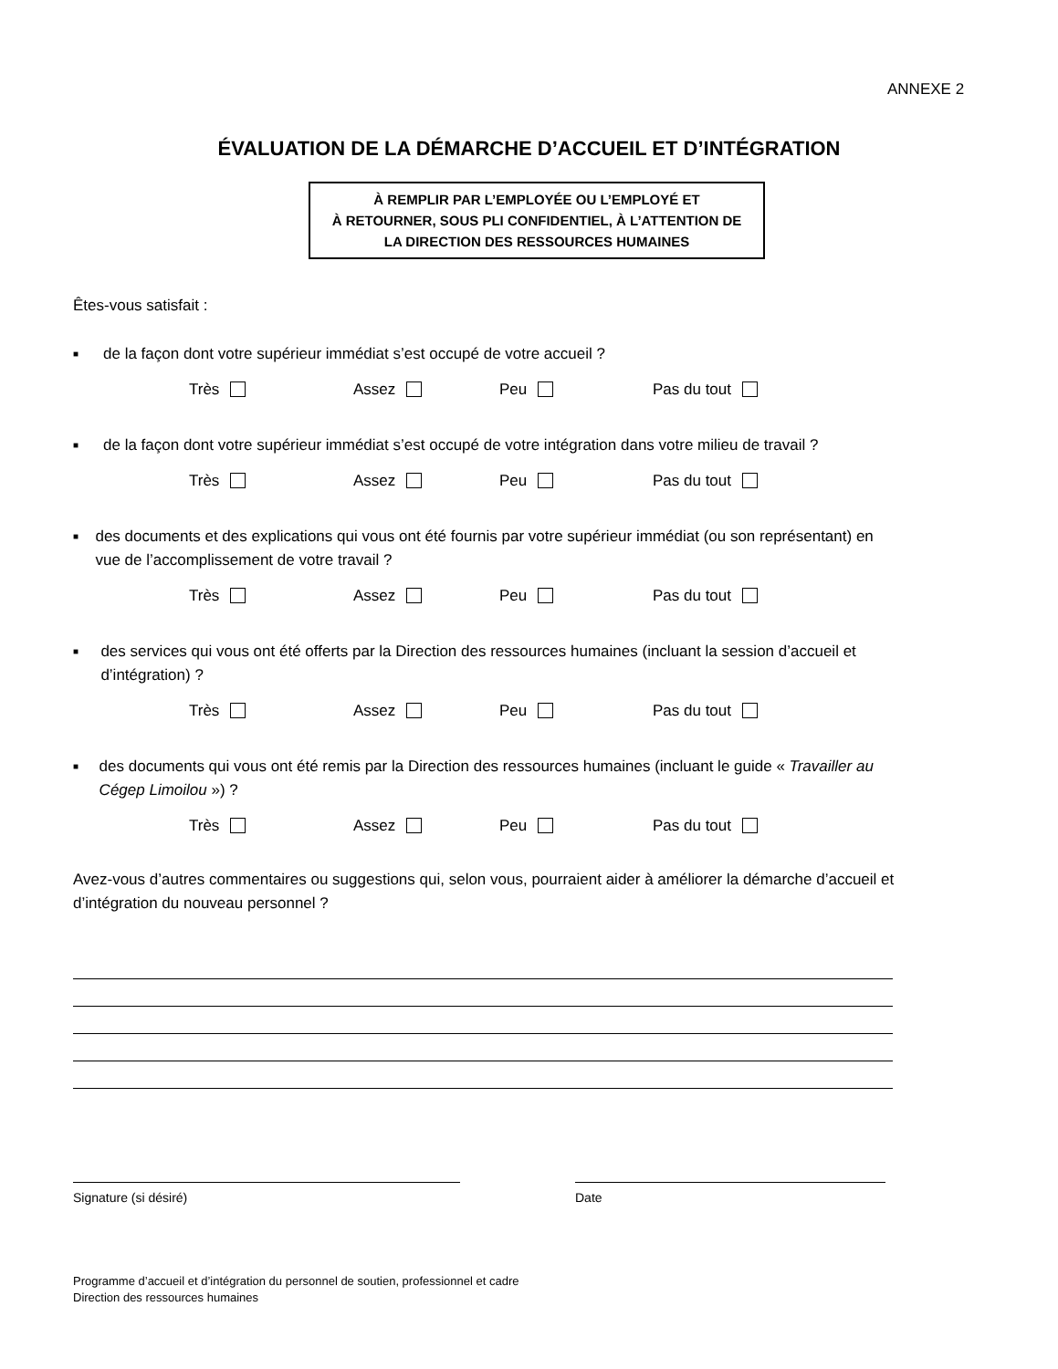ANNEXE 2
ÉVALUATION DE LA DÉMARCHE D’ACCUEIL ET D’INTÉGRATION
À REMPLIR PAR L’EMPLOYÉE OU L’EMPLOYÉ ET
À RETOURNER, SOUS PLI CONFIDENTIEL, À L’ATTENTION DE
LA DIRECTION DES RESSOURCES HUMAINES
Êtes-vous satisfait :
■ de la façon dont votre supérieur immédiat s’est occupé de votre accueil ?
Très Assez Peu Pas du tout
■ de la façon dont votre supérieur immédiat s’est occupé de votre intégration dans votre milieu de travail ?
Très Assez Peu Pas du tout
■ des documents et des explications qui vous ont été fournis par votre supérieur immédiat (ou son représentant) en vue de l’accomplissement de votre travail ?
Très Assez Peu Pas du tout
■ des services qui vous ont été offerts par la Direction des ressources humaines (incluant la session d’accueil et d’intégration) ?
Très Assez Peu Pas du tout
■ des documents qui vous ont été remis par la Direction des ressources humaines (incluant le guide « Travailler au Cégep Limoilou ») ?
Très Assez Peu Pas du tout
Avez-vous d’autres commentaires ou suggestions qui, selon vous, pourraient aider à améliorer la démarche d’accueil et d’intégration du nouveau personnel ?
Signature (si désiré) Date
Programme d’accueil et d’intégration du personnel de soutien, professionnel et cadre
Direction des ressources humaines